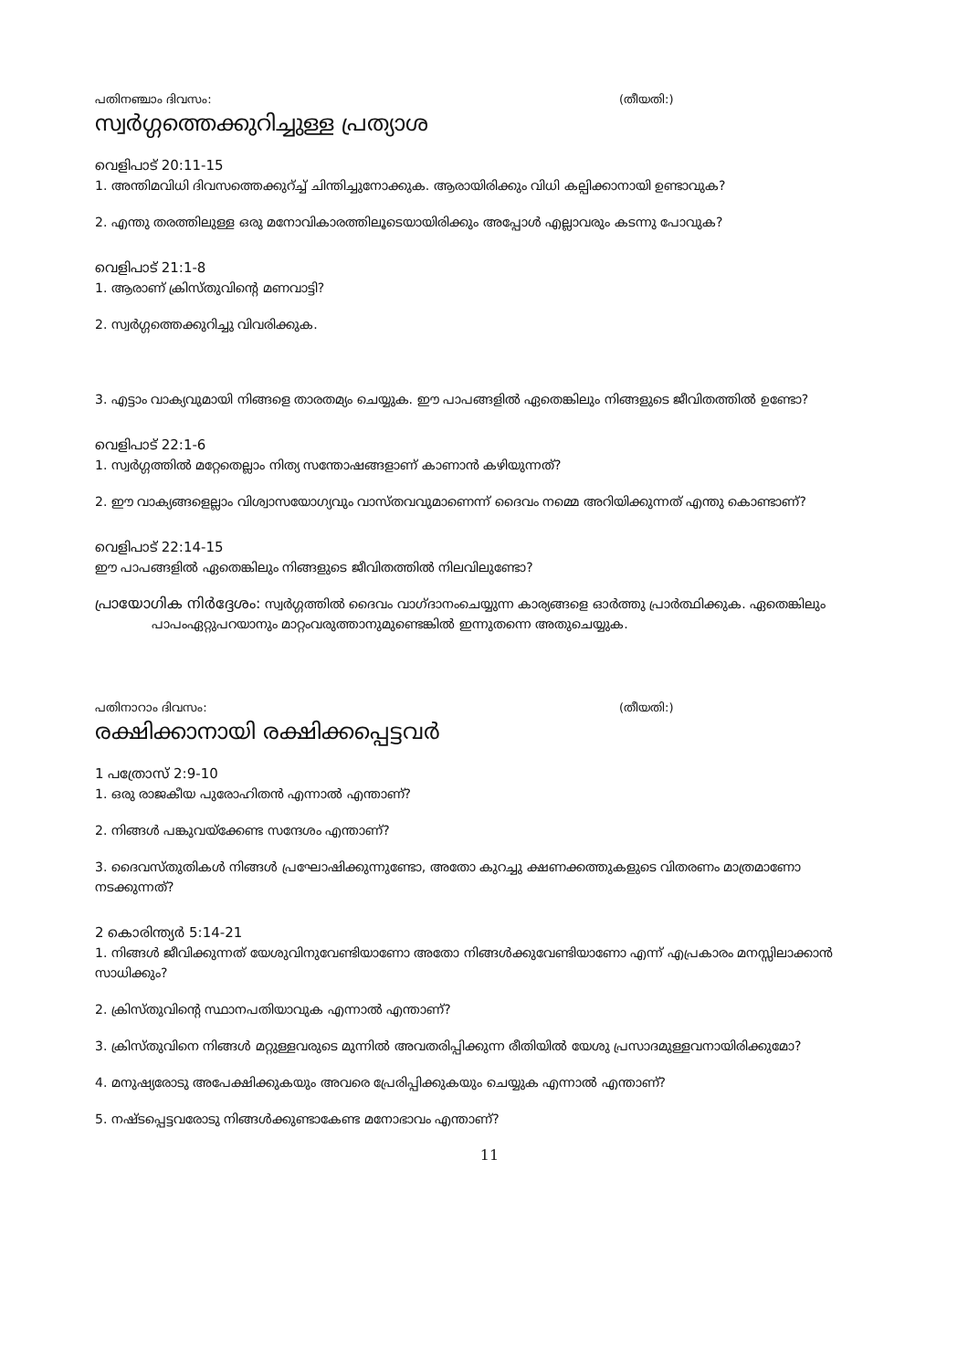പതിനഞ്ചാം ദിവസം: (തീയതി:)
സ്വർഗ്ഗത്തെക്കുറിച്ചുള്ള പ്രത്യാശ
വെളിപാട് 20:11-15
1. അന്തിമവിധി ദിവസത്തെക്കുറ്ച്ച് ചിന്തിച്ചുനോക്കുക. ആരായിരിക്കും വിധി കല്പിക്കാനായി ഉണ്ടാവുക?
2. എന്തു തരത്തിലുള്ള ഒരു മനോവികാരത്തിലൂടെയായിരിക്കും അപ്പോൾ എല്ലാവരും കടന്നു പോവുക?
വെളിപാട് 21:1-8
1. ആരാണ് ക്രിസ്തുവിന്റെ മണവാട്ടി?
2. സ്വർഗ്ഗത്തെക്കുറിച്ചു വിവരിക്കുക.
3. എട്ടാം വാക്യവുമായി നിങ്ങളെ താരതമ്യം ചെയ്യുക. ഈ പാപങ്ങളിൽ ഏതെങ്കിലും നിങ്ങളുടെ ജീവിതത്തിൽ ഉണ്ടോ?
വെളിപാട് 22:1-6
1. സ്വർഗ്ഗത്തിൽ മറ്റേതെല്ലാം നിത്യ സന്തോഷങ്ങളാണ് കാണാൻ കഴിയുന്നത്?
2. ഈ വാക്യങ്ങളെല്ലാം വിശ്വാസയോഗ്യവും വാസ്തവവുമാണെന്ന് ദൈവം നമ്മെ അറിയിക്കുന്നത് എന്തു കൊണ്ടാണ്?
വെളിപാട് 22:14-15
ഈ പാപങ്ങളിൽ ഏതെങ്കിലും നിങ്ങളുടെ ജീവിതത്തിൽ നിലവിലുണ്ടോ?
പ്രായോഗിക നിർദ്ദേശം: സ്വർഗ്ഗത്തിൽ ദൈവം വാഗ്ദാനംചെയ്യുന്ന കാര്യങ്ങളെ ഓർത്തു പ്രാർത്ഥിക്കുക. ഏതെങ്കിലും പാപംഏറ്റുപറയാനും മാറ്റംവരുത്താനുമുണ്ടെങ്കിൽ ഇന്നുതന്നെ അതുചെയ്യുക.
പതിനാറാം ദിവസം: (തീയതി:)
രക്ഷിക്കാനായി രക്ഷിക്കപ്പെട്ടവർ
1 പത്രോസ് 2:9-10
1. ഒരു രാജകീയ പുരോഹിതൻ എന്നാൽ എന്താണ്?
2. നിങ്ങൾ പങ്കുവയ്ക്കേണ്ട സന്ദേശം എന്താണ്?
3. ദൈവസ്തുതികൾ നിങ്ങൾ പ്രഘോഷിക്കുന്നുണ്ടോ, അതോ കുറച്ചു ക്ഷണക്കത്തുകളുടെ വിതരണം മാത്രമാണോ നടക്കുന്നത്?
2 കൊരിന്ത്യർ 5:14-21
1. നിങ്ങൾ ജീവിക്കുന്നത് യേശുവിനുവേണ്ടിയാണോ അതോ നിങ്ങൾക്കുവേണ്ടിയാണോ എന്ന് എപ്രകാരം മനസ്സിലാക്കാൻ സാധിക്കും?
2. ക്രിസ്തുവിന്റെ സ്ഥാനപതിയാവുക എന്നാൽ എന്താണ്?
3. ക്രിസ്തുവിനെ നിങ്ങൾ മറ്റുള്ളവരുടെ മുന്നിൽ അവതരിപ്പിക്കുന്ന രീതിയിൽ യേശു പ്രസാദമുള്ളവനായിരിക്കുമോ?
4. മനുഷ്യരോടു അപേക്ഷിക്കുകയും അവരെ പ്രേരിപ്പിക്കുകയും ചെയ്യുക എന്നാൽ എന്താണ്?
5. നഷ്ടപ്പെട്ടവരോടു നിങ്ങൾക്കുണ്ടാകേണ്ട മനോഭാവം എന്താണ്?
11